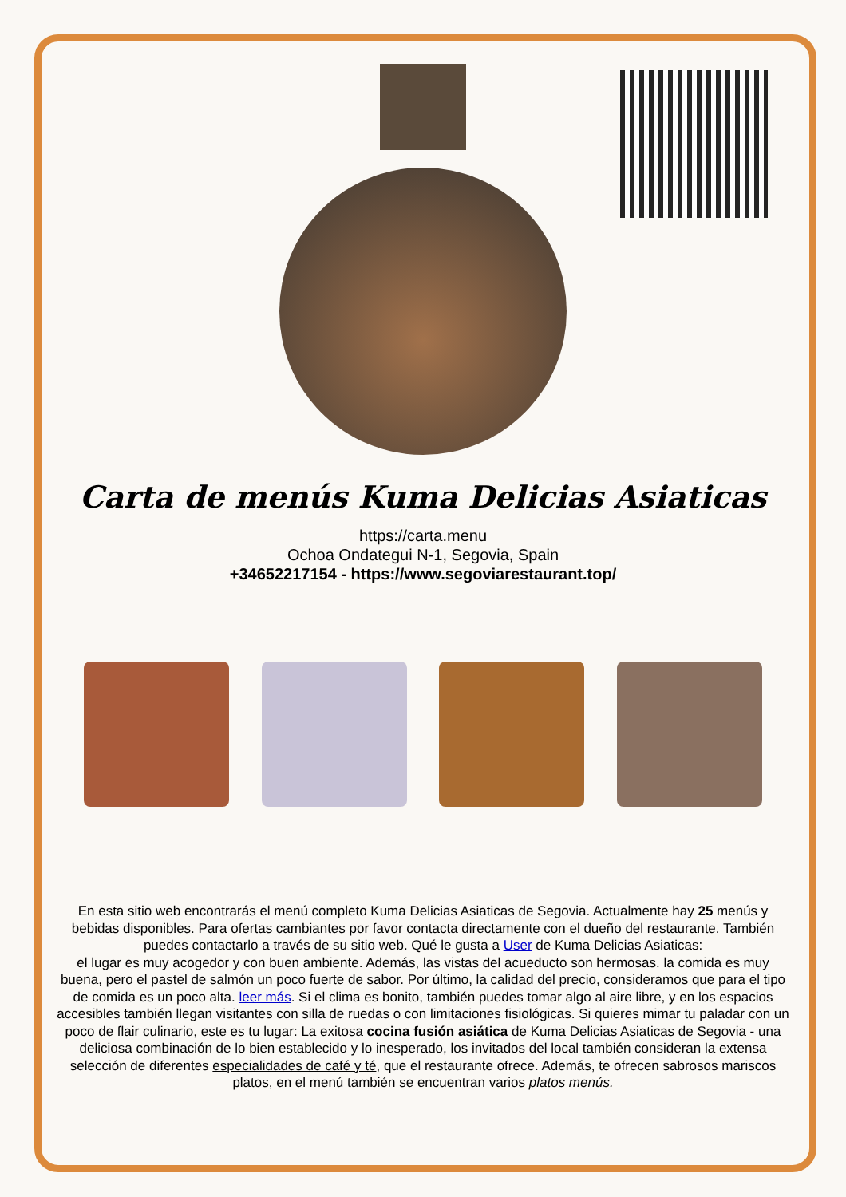Carta de menús Kuma Delicias Asiaticas
https://carta.menu
Ochoa Ondategui N-1, Segovia, Spain
+34652217154 - https://www.segoviarestaurant.top/
En esta sitio web encontrarás el menú completo Kuma Delicias Asiaticas de Segovia. Actualmente hay 25 menús y bebidas disponibles. Para ofertas cambiantes por favor contacta directamente con el dueño del restaurante. También puedes contactarlo a través de su sitio web. Qué le gusta a User de Kuma Delicias Asiaticas:
el lugar es muy acogedor y con buen ambiente. Además, las vistas del acueducto son hermosas. la comida es muy buena, pero el pastel de salmón un poco fuerte de sabor. Por último, la calidad del precio, consideramos que para el tipo de comida es un poco alta. leer más. Si el clima es bonito, también puedes tomar algo al aire libre, y en los espacios accesibles también llegan visitantes con silla de ruedas o con limitaciones fisiológicas. Si quieres mimar tu paladar con un poco de flair culinario, este es tu lugar: La exitosa cocina fusión asiática de Kuma Delicias Asiaticas de Segovia - una deliciosa combinación de lo bien establecido y lo inesperado, los invitados del local también consideran la extensa selección de diferentes especialidades de café y té, que el restaurante ofrece. Además, te ofrecen sabrosos mariscos platos, en el menú también se encuentran varios platos menús.